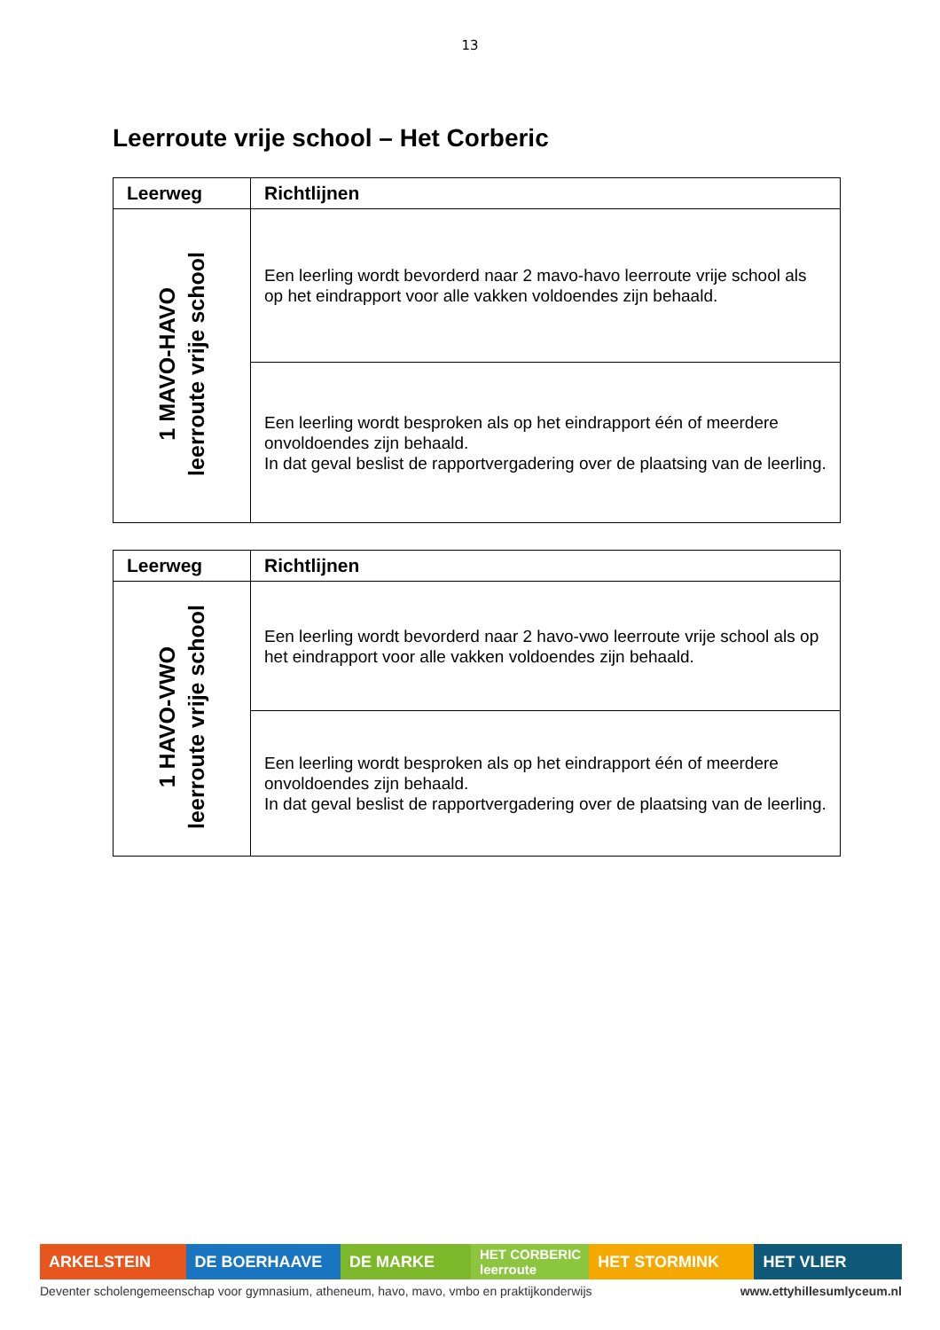13
Leerroute vrije school – Het Corberic
| Leerweg | Richtlijnen |
| --- | --- |
| 1 MAVO-HAVO leerroute vrije school | Een leerling wordt bevorderd naar 2 mavo-havo leerroute vrije school als op het eindrapport voor alle vakken voldoendes zijn behaald. |
| | Een leerling wordt besproken als op het eindrapport één of meerdere onvoldoendes zijn behaald. In dat geval beslist de rapportvergadering over de plaatsing van de leerling. |
| Leerweg | Richtlijnen |
| --- | --- |
| 1 HAVO-VWO leerroute vrije school | Een leerling wordt bevorderd naar 2 havo-vwo leerroute vrije school als op het eindrapport voor alle vakken voldoendes zijn behaald. |
| | Een leerling wordt besproken als op het eindrapport één of meerdere onvoldoendes zijn behaald. In dat geval beslist de rapportvergadering over de plaatsing van de leerling. |
ARKELSTEIN DE BOERHAAVE DE MARKE
HET CORBERIC leerroute
HET STORMINK HET VLIER
Deventer scholengemeenschap voor gymnasium, atheneum, havo, mavo, vmbo en praktijkonderwijs www.ettyhillesumlyceum.nl